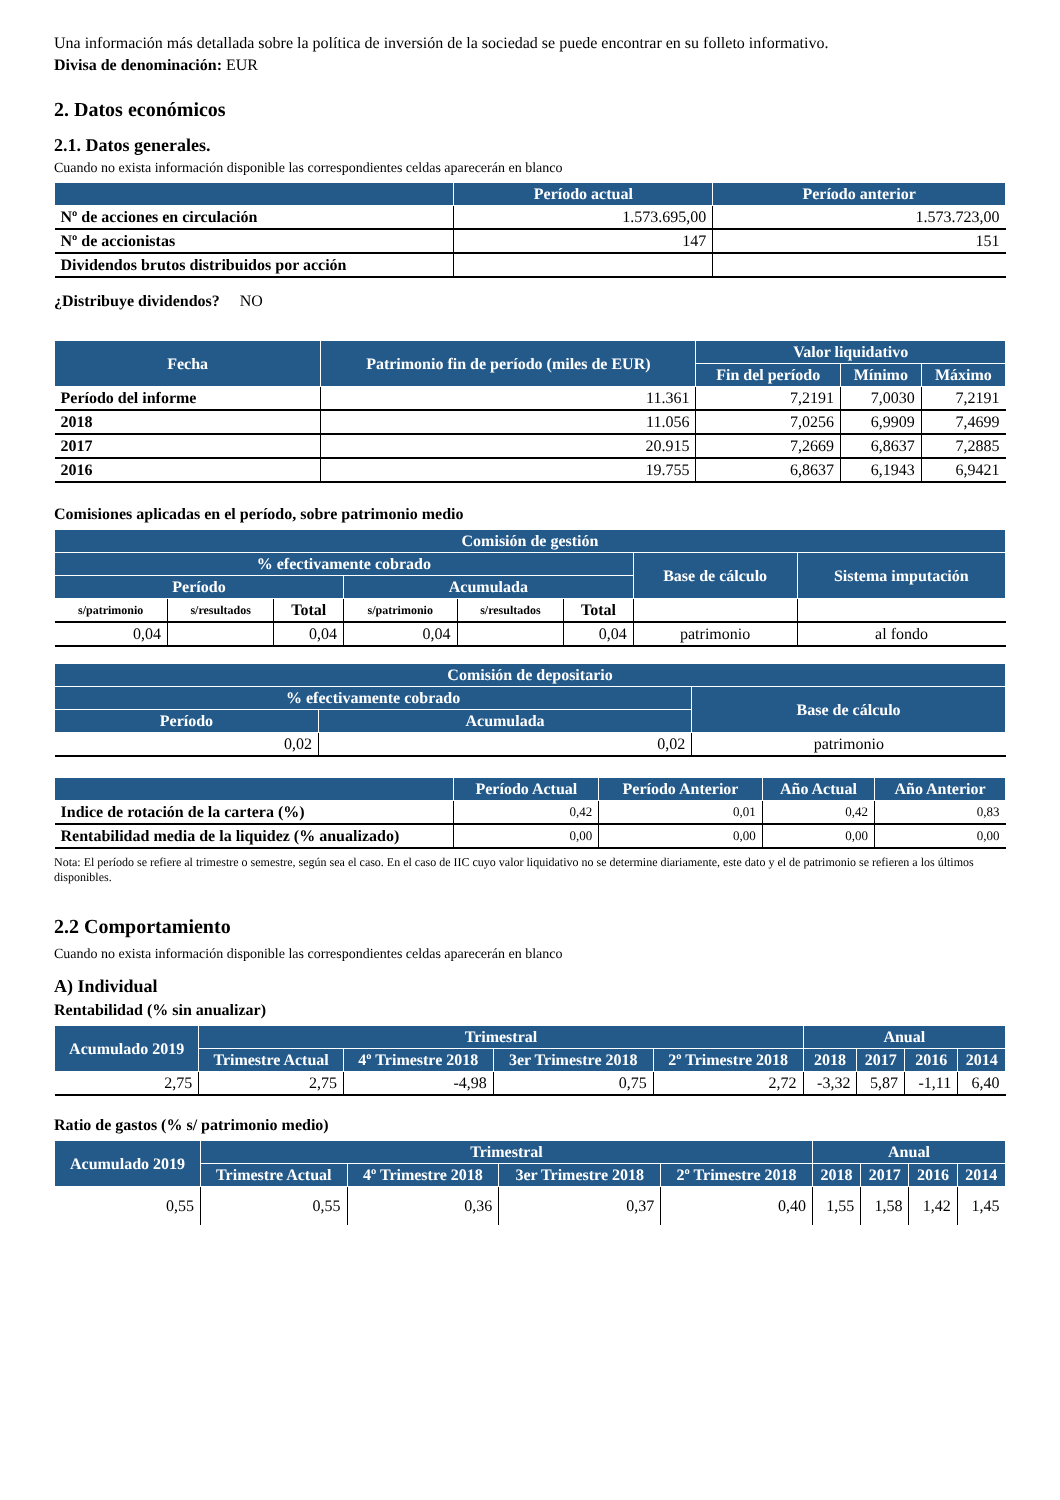Una información más detallada sobre la política de inversión de la sociedad se puede encontrar en su folleto informativo.
Divisa de denominación: EUR
2. Datos económicos
2.1. Datos generales.
Cuando no exista información disponible las correspondientes celdas aparecerán en blanco
| | Período actual | Período anterior |
| --- | --- | --- |
| Nº de acciones en circulación | 1.573.695,00 | 1.573.723,00 |
| Nº de accionistas | 147 | 151 |
| Dividendos brutos distribuidos por acción | | |
¿Distribuye dividendos? NO
| Fecha | Patrimonio fin de período (miles de EUR) | Valor liquidativo | | |
| --- | --- | --- | --- | --- |
| | | Fin del período | Mínimo | Máximo |
| Período del informe | 11.361 | 7,2191 | 7,0030 | 7,2191 |
| 2018 | 11.056 | 7,0256 | 6,9909 | 7,4699 |
| 2017 | 20.915 | 7,2669 | 6,8637 | 7,2885 |
| 2016 | 19.755 | 6,8637 | 6,1943 | 6,9421 |
Comisiones aplicadas en el período, sobre patrimonio medio
| Comisión de gestión | | | | | | | |
| --- | --- | --- | --- | --- | --- | --- | --- |
| % efectivamente cobrado | | | | | | Base de cálculo | Sistema imputación |
| Período | | | Acumulada | | | | |
| s/patrimonio | s/resultados | Total | s/patrimonio | s/resultados | Total | | |
| 0,04 | | 0,04 | 0,04 | | 0,04 | patrimonio | al fondo |
| Comisión de depositario | | |
| --- | --- | --- |
| % efectivamente cobrado | | Base de cálculo |
| Período | Acumulada | |
| 0,02 | 0,02 | patrimonio |
| | Período Actual | Período Anterior | Año Actual | Año Anterior |
| --- | --- | --- | --- | --- |
| Indice de rotación de la cartera (%) | 0,42 | 0,01 | 0,42 | 0,83 |
| Rentabilidad media de la liquidez (% anualizado) | 0,00 | 0,00 | 0,00 | 0,00 |
Nota: El período se refiere al trimestre o semestre, según sea el caso. En el caso de IIC cuyo valor liquidativo no se determine diariamente, este dato y el de patrimonio se refieren a los últimos disponibles.
2.2 Comportamiento
Cuando no exista información disponible las correspondientes celdas aparecerán en blanco
A) Individual
Rentabilidad (% sin anualizar)
| Acumulado 2019 | Trimestral | | | | Anual | | | |
| --- | --- | --- | --- | --- | --- | --- | --- | --- |
| | Trimestre Actual | 4º Trimestre 2018 | 3er Trimestre 2018 | 2º Trimestre 2018 | 2018 | 2017 | 2016 | 2014 |
| 2,75 | 2,75 | -4,98 | 0,75 | 2,72 | -3,32 | 5,87 | -1,11 | 6,40 |
Ratio de gastos (% s/ patrimonio medio)
| Acumulado 2019 | Trimestral | | | | Anual | | | |
| --- | --- | --- | --- | --- | --- | --- | --- | --- |
| | Trimestre Actual | 4º Trimestre 2018 | 3er Trimestre 2018 | 2º Trimestre 2018 | 2018 | 2017 | 2016 | 2014 |
| 0,55 | 0,55 | 0,36 | 0,37 | 0,40 | 1,55 | 1,58 | 1,42 | 1,45 |